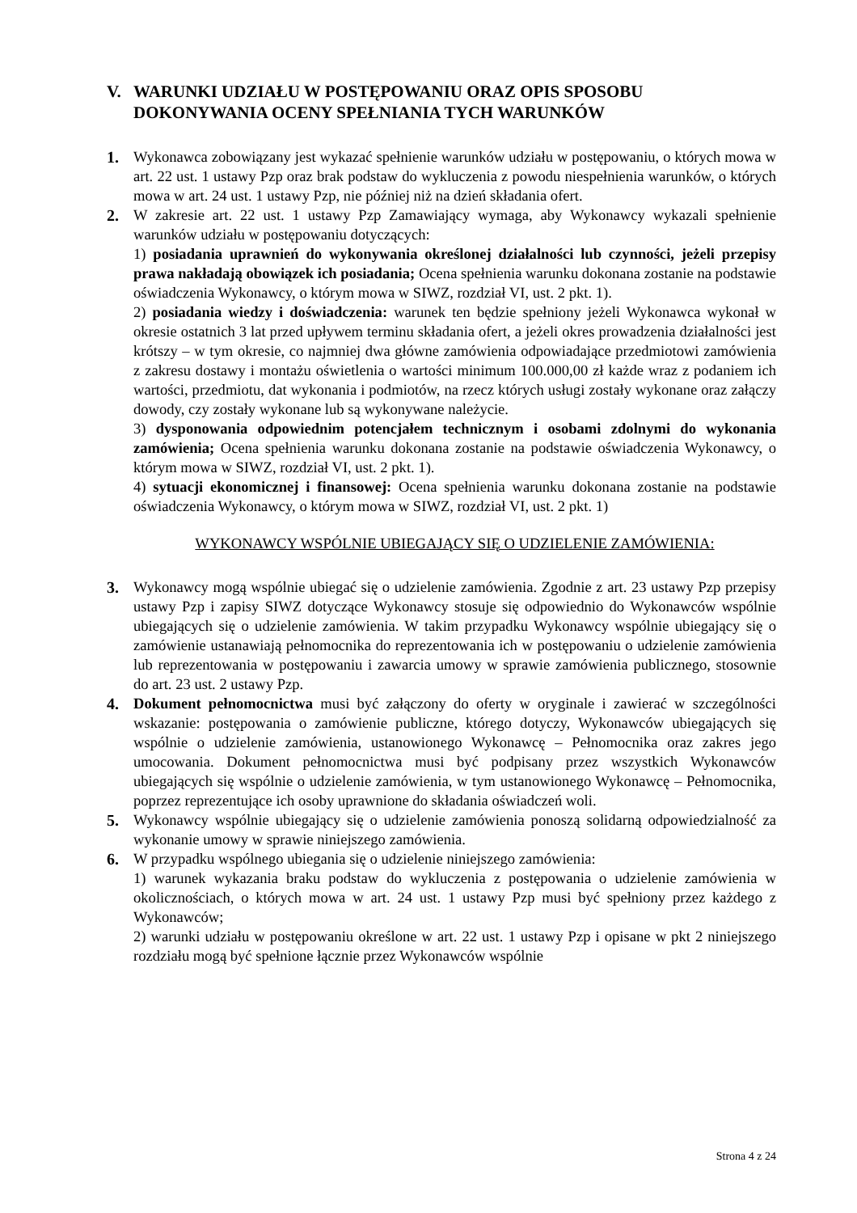V. WARUNKI UDZIAŁU W POSTĘPOWANIU ORAZ OPIS SPOSOBU DOKONYWANIA OCENY SPEŁNIANIA TYCH WARUNKÓW
1. Wykonawca zobowiązany jest wykazać spełnienie warunków udziału w postępowaniu, o których mowa w art. 22 ust. 1 ustawy Pzp oraz brak podstaw do wykluczenia z powodu niespełnienia warunków, o których mowa w art. 24 ust. 1 ustawy Pzp, nie później niż na dzień składania ofert.
2. W zakresie art. 22 ust. 1 ustawy Pzp Zamawiający wymaga, aby Wykonawcy wykazali spełnienie warunków udziału w postępowaniu dotyczących:
1) posiadania uprawnień do wykonywania określonej działalności lub czynności, jeżeli przepisy prawa nakładają obowiązek ich posiadania; Ocena spełnienia warunku dokonana zostanie na podstawie oświadczenia Wykonawcy, o którym mowa w SIWZ, rozdział VI, ust. 2 pkt. 1).
2) posiadania wiedzy i doświadczenia: warunek ten będzie spełniony jeżeli Wykonawca wykonał w okresie ostatnich 3 lat przed upływem terminu składania ofert, a jeżeli okres prowadzenia działalności jest krótszy – w tym okresie, co najmniej dwa główne zamówienia odpowiadające przedmiotowi zamówienia z zakresu dostawy i montażu oświetlenia o wartości minimum 100.000,00 zł każde wraz z podaniem ich wartości, przedmiotu, dat wykonania i podmiotów, na rzecz których usługi zostały wykonane oraz załączy dowody, czy zostały wykonane lub są wykonywane należycie.
3) dysponowania odpowiednim potencjałem technicznym i osobami zdolnymi do wykonania zamówienia; Ocena spełnienia warunku dokonana zostanie na podstawie oświadczenia Wykonawcy, o którym mowa w SIWZ, rozdział VI, ust. 2 pkt. 1).
4) sytuacji ekonomicznej i finansowej: Ocena spełnienia warunku dokonana zostanie na podstawie oświadczenia Wykonawcy, o którym mowa w SIWZ, rozdział VI, ust. 2 pkt. 1)
WYKONAWCY WSPÓLNIE UBIEGAJĄCY SIĘ O UDZIELENIE ZAMÓWIENIA:
3. Wykonawcy mogą wspólnie ubiegać się o udzielenie zamówienia. Zgodnie z art. 23 ustawy Pzp przepisy ustawy Pzp i zapisy SIWZ dotyczące Wykonawcy stosuje się odpowiednio do Wykonawców wspólnie ubiegających się o udzielenie zamówienia. W takim przypadku Wykonawcy wspólnie ubiegający się o zamówienie ustanawiają pełnomocnika do reprezentowania ich w postępowaniu o udzielenie zamówienia lub reprezentowania w postępowaniu i zawarcia umowy w sprawie zamówienia publicznego, stosownie do art. 23 ust. 2 ustawy Pzp.
4. Dokument pełnomocnictwa musi być załączony do oferty w oryginale i zawierać w szczególności wskazanie: postępowania o zamówienie publiczne, którego dotyczy, Wykonawców ubiegających się wspólnie o udzielenie zamówienia, ustanowionego Wykonawcę – Pełnomocnika oraz zakres jego umocowania. Dokument pełnomocnictwa musi być podpisany przez wszystkich Wykonawców ubiegających się wspólnie o udzielenie zamówienia, w tym ustanowionego Wykonawcę – Pełnomocnika, poprzez reprezentujące ich osoby uprawnione do składania oświadczeń woli.
5. Wykonawcy wspólnie ubiegający się o udzielenie zamówienia ponoszą solidarną odpowiedzialność za wykonanie umowy w sprawie niniejszego zamówienia.
6. W przypadku wspólnego ubiegania się o udzielenie niniejszego zamówienia:
1) warunek wykazania braku podstaw do wykluczenia z postępowania o udzielenie zamówienia w okolicznościach, o których mowa w art. 24 ust. 1 ustawy Pzp musi być spełniony przez każdego z Wykonawców;
2) warunki udziału w postępowaniu określone w art. 22 ust. 1 ustawy Pzp i opisane w pkt 2 niniejszego rozdziału mogą być spełnione łącznie przez Wykonawców wspólnie
Strona 4 z 24